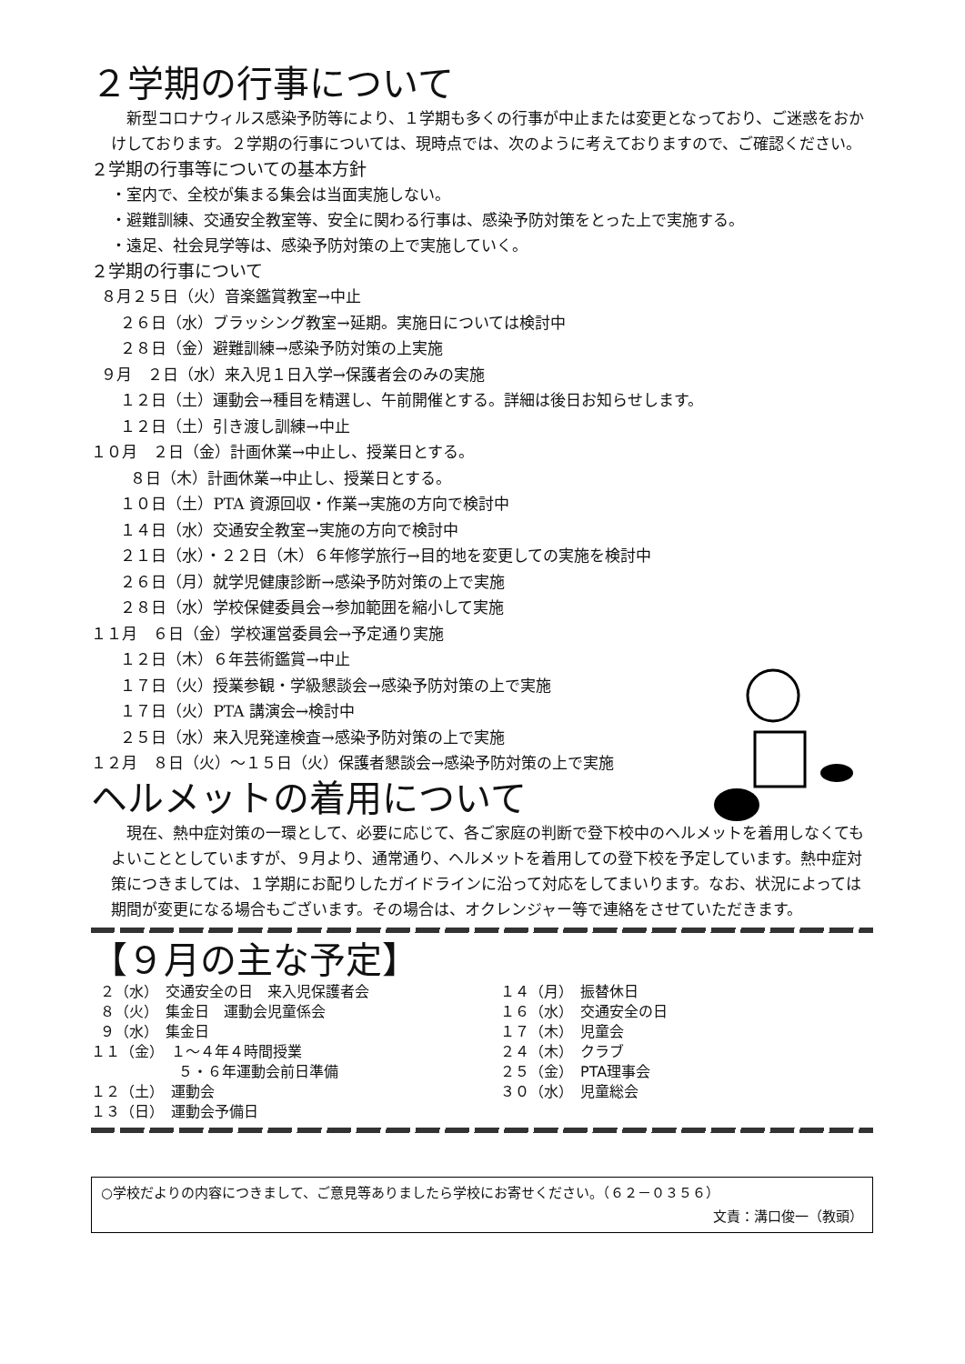２学期の行事について
新型コロナウィルス感染予防等により、１学期も多くの行事が中止または変更となっており、ご迷惑をおかけしております。２学期の行事については、現時点では、次のように考えておりますので、ご確認ください。
２学期の行事等についての基本方針
・室内で、全校が集まる集会は当面実施しない。
・避難訓練、交通安全教室等、安全に関わる行事は、感染予防対策をとった上で実施する。
・遠足、社会見学等は、感染予防対策の上で実施していく。
２学期の行事について
８月２５日（火）音楽鑑賞教室→中止 ２６日（水）ブラッシング教室→延期。実施日については検討中 ２８日（金）避難訓練→感染予防対策の上実施 ９月　２日（水）来入児１日入学→保護者会のみの実施 １２日（土）運動会→種目を精選し、午前開催とする。詳細は後日お知らせします。 １２日（土）引き渡し訓練→中止 １０月　２日（金）計画休業→中止し、授業日とする。 ８日（木）計画休業→中止し、授業日とする。 １０日（土）PTA 資源回収・作業→実施の方向で検討中 １４日（水）交通安全教室→実施の方向で検討中 ２１日（水）・２２日（木）６年修学旅行→目的地を変更しての実施を検討中 ２６日（月）就学児健康診断→感染予防対策の上で実施 ２８日（水）学校保健委員会→参加範囲を縮小して実施 １１月　６日（金）学校運営委員会→予定通り実施 １２日（木）６年芸術鑑賞→中止 １７日（火）授業参観・学級懇談会→感染予防対策の上で実施 １７日（火）PTA 講演会→検討中 ２５日（水）来入児発達検査→感染予防対策の上で実施 １２月　８日（火）～１５日（火）保護者懇談会→感染予防対策の上で実施
ヘルメットの着用について
現在、熱中症対策の一環として、必要に応じて、各ご家庭の判断で登下校中のヘルメットを着用しなくてもよいこととしていますが、９月より、通常通り、ヘルメットを着用しての登下校を予定しています。熱中症対策につきましては、１学期にお配りしたガイドラインに沿って対応をしてまいります。なお、状況によっては期間が変更になる場合もございます。その場合は、オクレンジャー等で連絡をさせていただきます。
【９月の主な予定】
２（水）　交通安全の日　来入児保護者会 ８（火）　集金日　運動会児童係会 ９（水）　集金日 １１（金）　１～４年４時間授業 　　　　　　５・６年運動会前日準備 １２（土）　運動会 １３（日）　運動会予備日
１４（月）　振替休日 １６（水）　交通安全の日 １７（木）　児童会 ２４（木）　クラブ ２５（金）　PTA理事会 ３０（水）　児童総会
○学校だよりの内容につきまして、ご意見等ありましたら学校にお寄せください。（６２－０３５６）
文責：溝口俊一（教頭）